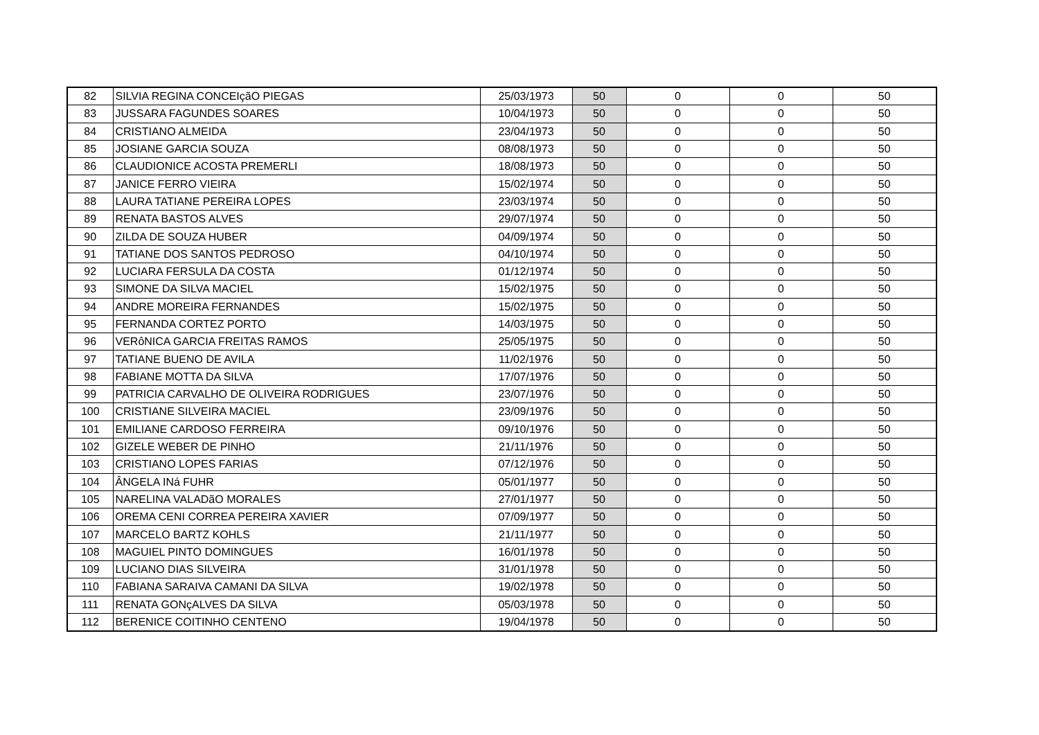| 82 | SILVIA REGINA CONCEIçãO PIEGAS | 25/03/1973 | 50 | 0 | 0 | 50 |
| 83 | JUSSARA FAGUNDES SOARES | 10/04/1973 | 50 | 0 | 0 | 50 |
| 84 | CRISTIANO ALMEIDA | 23/04/1973 | 50 | 0 | 0 | 50 |
| 85 | JOSIANE GARCIA SOUZA | 08/08/1973 | 50 | 0 | 0 | 50 |
| 86 | CLAUDIONICE ACOSTA PREMERLI | 18/08/1973 | 50 | 0 | 0 | 50 |
| 87 | JANICE FERRO VIEIRA | 15/02/1974 | 50 | 0 | 0 | 50 |
| 88 | LAURA TATIANE PEREIRA LOPES | 23/03/1974 | 50 | 0 | 0 | 50 |
| 89 | RENATA BASTOS ALVES | 29/07/1974 | 50 | 0 | 0 | 50 |
| 90 | ZILDA DE SOUZA HUBER | 04/09/1974 | 50 | 0 | 0 | 50 |
| 91 | TATIANE DOS SANTOS PEDROSO | 04/10/1974 | 50 | 0 | 0 | 50 |
| 92 | LUCIARA FERSULA DA COSTA | 01/12/1974 | 50 | 0 | 0 | 50 |
| 93 | SIMONE DA SILVA MACIEL | 15/02/1975 | 50 | 0 | 0 | 50 |
| 94 | ANDRE MOREIRA FERNANDES | 15/02/1975 | 50 | 0 | 0 | 50 |
| 95 | FERNANDA CORTEZ PORTO | 14/03/1975 | 50 | 0 | 0 | 50 |
| 96 | VERôNICA GARCIA FREITAS RAMOS | 25/05/1975 | 50 | 0 | 0 | 50 |
| 97 | TATIANE BUENO DE AVILA | 11/02/1976 | 50 | 0 | 0 | 50 |
| 98 | FABIANE MOTTA DA SILVA | 17/07/1976 | 50 | 0 | 0 | 50 |
| 99 | PATRICIA CARVALHO DE OLIVEIRA RODRIGUES | 23/07/1976 | 50 | 0 | 0 | 50 |
| 100 | CRISTIANE SILVEIRA MACIEL | 23/09/1976 | 50 | 0 | 0 | 50 |
| 101 | EMILIANE CARDOSO FERREIRA | 09/10/1976 | 50 | 0 | 0 | 50 |
| 102 | GIZELE WEBER DE PINHO | 21/11/1976 | 50 | 0 | 0 | 50 |
| 103 | CRISTIANO LOPES FARIAS | 07/12/1976 | 50 | 0 | 0 | 50 |
| 104 | ÂNGELA INá FUHR | 05/01/1977 | 50 | 0 | 0 | 50 |
| 105 | NARELINA VALADãO MORALES | 27/01/1977 | 50 | 0 | 0 | 50 |
| 106 | OREMA CENI CORREA PEREIRA XAVIER | 07/09/1977 | 50 | 0 | 0 | 50 |
| 107 | MARCELO BARTZ KOHLS | 21/11/1977 | 50 | 0 | 0 | 50 |
| 108 | MAGUIEL PINTO DOMINGUES | 16/01/1978 | 50 | 0 | 0 | 50 |
| 109 | LUCIANO DIAS SILVEIRA | 31/01/1978 | 50 | 0 | 0 | 50 |
| 110 | FABIANA SARAIVA CAMANI DA SILVA | 19/02/1978 | 50 | 0 | 0 | 50 |
| 111 | RENATA GONçALVES DA SILVA | 05/03/1978 | 50 | 0 | 0 | 50 |
| 112 | BERENICE COITINHO CENTENO | 19/04/1978 | 50 | 0 | 0 | 50 |